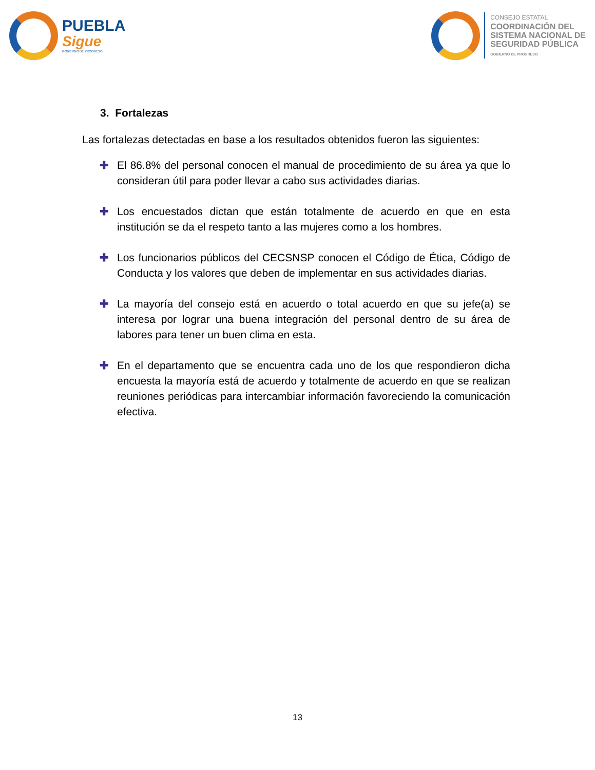PUEBLA
Sigue
GOBIERNO DE PROGRESO
CONSEJO ESTATAL
COORDINACIÓN DEL
SISTEMA NACIONAL DE
SEGURIDAD PÚBLICA
GOBIERNO DE PROGRESO
3. Fortalezas
Las fortalezas detectadas en base a los resultados obtenidos fueron las siguientes:
✚ El 86.8% del personal conocen el manual de procedimiento de su área ya que lo consideran útil para poder llevar a cabo sus actividades diarias.
✚ Los encuestados dictan que están totalmente de acuerdo en que en esta institución se da el respeto tanto a las mujeres como a los hombres.
✚ Los funcionarios públicos del CECSNSP conocen el Código de Ética, Código de Conducta y los valores que deben de implementar en sus actividades diarias.
✚ La mayoría del consejo está en acuerdo o total acuerdo en que su jefe(a) se interesa por lograr una buena integración del personal dentro de su área de labores para tener un buen clima en esta.
✚ En el departamento que se encuentra cada uno de los que respondieron dicha encuesta la mayoría está de acuerdo y totalmente de acuerdo en que se realizan reuniones periódicas para intercambiar información favoreciendo la comunicación efectiva.
13